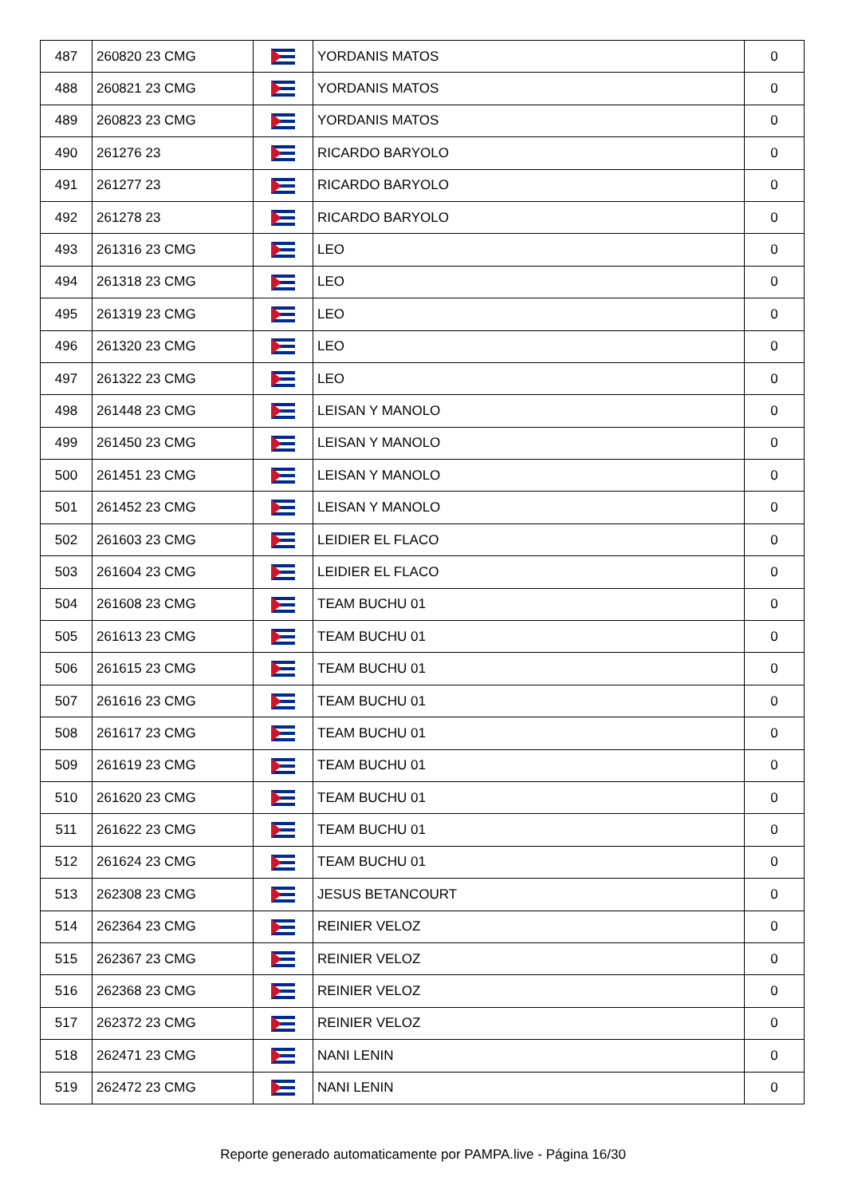| 487 | 260820 23 CMG | | YORDANIS MATOS | 0 |
| 488 | 260821 23 CMG | | YORDANIS MATOS | 0 |
| 489 | 260823 23 CMG | | YORDANIS MATOS | 0 |
| 490 | 261276 23 | | RICARDO BARYOLO | 0 |
| 491 | 261277 23 | | RICARDO BARYOLO | 0 |
| 492 | 261278 23 | | RICARDO BARYOLO | 0 |
| 493 | 261316 23 CMG | | LEO | 0 |
| 494 | 261318 23 CMG | | LEO | 0 |
| 495 | 261319 23 CMG | | LEO | 0 |
| 496 | 261320 23 CMG | | LEO | 0 |
| 497 | 261322 23 CMG | | LEO | 0 |
| 498 | 261448 23 CMG | | LEISAN Y MANOLO | 0 |
| 499 | 261450 23 CMG | | LEISAN Y MANOLO | 0 |
| 500 | 261451 23 CMG | | LEISAN Y MANOLO | 0 |
| 501 | 261452 23 CMG | | LEISAN Y MANOLO | 0 |
| 502 | 261603 23 CMG | | LEIDIER EL FLACO | 0 |
| 503 | 261604 23 CMG | | LEIDIER EL FLACO | 0 |
| 504 | 261608 23 CMG | | TEAM BUCHU 01 | 0 |
| 505 | 261613 23 CMG | | TEAM BUCHU 01 | 0 |
| 506 | 261615 23 CMG | | TEAM BUCHU 01 | 0 |
| 507 | 261616 23 CMG | | TEAM BUCHU 01 | 0 |
| 508 | 261617 23 CMG | | TEAM BUCHU 01 | 0 |
| 509 | 261619 23 CMG | | TEAM BUCHU 01 | 0 |
| 510 | 261620 23 CMG | | TEAM BUCHU 01 | 0 |
| 511 | 261622 23 CMG | | TEAM BUCHU 01 | 0 |
| 512 | 261624 23 CMG | | TEAM BUCHU 01 | 0 |
| 513 | 262308 23 CMG | | JESUS BETANCOURT | 0 |
| 514 | 262364 23 CMG | | REINIER VELOZ | 0 |
| 515 | 262367 23 CMG | | REINIER VELOZ | 0 |
| 516 | 262368 23 CMG | | REINIER VELOZ | 0 |
| 517 | 262372 23 CMG | | REINIER VELOZ | 0 |
| 518 | 262471 23 CMG | | NANI LENIN | 0 |
| 519 | 262472 23 CMG | | NANI LENIN | 0 |
Reporte generado automaticamente por PAMPA.live - Página 16/30